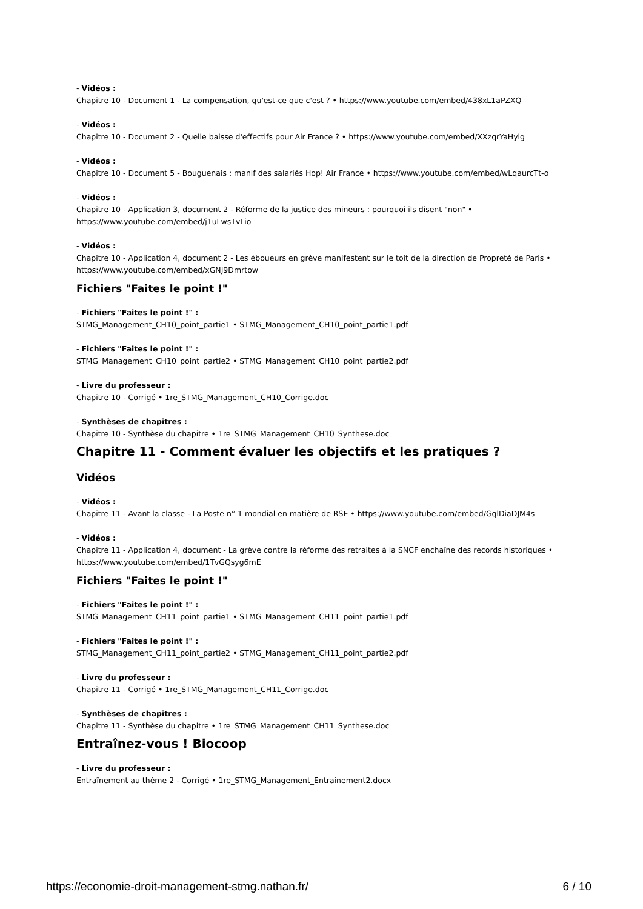- Vidéos :
Chapitre 10 - Document 1 - La compensation, qu'est-ce que c'est ? • https://www.youtube.com/embed/438xL1aPZXQ
- Vidéos :
Chapitre 10 - Document 2 - Quelle baisse d'effectifs pour Air France ? • https://www.youtube.com/embed/XXzqrYaHylg
- Vidéos :
Chapitre 10 - Document 5 - Bouguenais : manif des salariés Hop! Air France • https://www.youtube.com/embed/wLqaurcTt-o
- Vidéos :
Chapitre 10 - Application 3, document 2 - Réforme de la justice des mineurs : pourquoi ils disent "non" • https://www.youtube.com/embed/j1uLwsTvLio
- Vidéos :
Chapitre 10 - Application 4, document 2 - Les éboueurs en grève manifestent sur le toit de la direction de Propreté de Paris • https://www.youtube.com/embed/xGNJ9Dmrtow
Fichiers "Faites le point !"
- Fichiers "Faites le point !" :
STMG_Management_CH10_point_partie1 • STMG_Management_CH10_point_partie1.pdf
- Fichiers "Faites le point !" :
STMG_Management_CH10_point_partie2 • STMG_Management_CH10_point_partie2.pdf
- Livre du professeur :
Chapitre 10 - Corrigé • 1re_STMG_Management_CH10_Corrige.doc
- Synthèses de chapitres :
Chapitre 10 - Synthèse du chapitre • 1re_STMG_Management_CH10_Synthese.doc
Chapitre 11 - Comment évaluer les objectifs et les pratiques ?
Vidéos
- Vidéos :
Chapitre 11 - Avant la classe - La Poste n° 1 mondial en matière de RSE • https://www.youtube.com/embed/GqlDiaDJM4s
- Vidéos :
Chapitre 11 - Application 4, document - La grève contre la réforme des retraites à la SNCF enchaîne des records historiques • https://www.youtube.com/embed/1TvGQsyg6mE
Fichiers "Faites le point !"
- Fichiers "Faites le point !" :
STMG_Management_CH11_point_partie1 • STMG_Management_CH11_point_partie1.pdf
- Fichiers "Faites le point !" :
STMG_Management_CH11_point_partie2 • STMG_Management_CH11_point_partie2.pdf
- Livre du professeur :
Chapitre 11 - Corrigé • 1re_STMG_Management_CH11_Corrige.doc
- Synthèses de chapitres :
Chapitre 11 - Synthèse du chapitre • 1re_STMG_Management_CH11_Synthese.doc
Entraînez-vous ! Biocoop
- Livre du professeur :
Entraînement au thème 2 - Corrigé • 1re_STMG_Management_Entrainement2.docx
https://economie-droit-management-stmg.nathan.fr/ 6 / 10